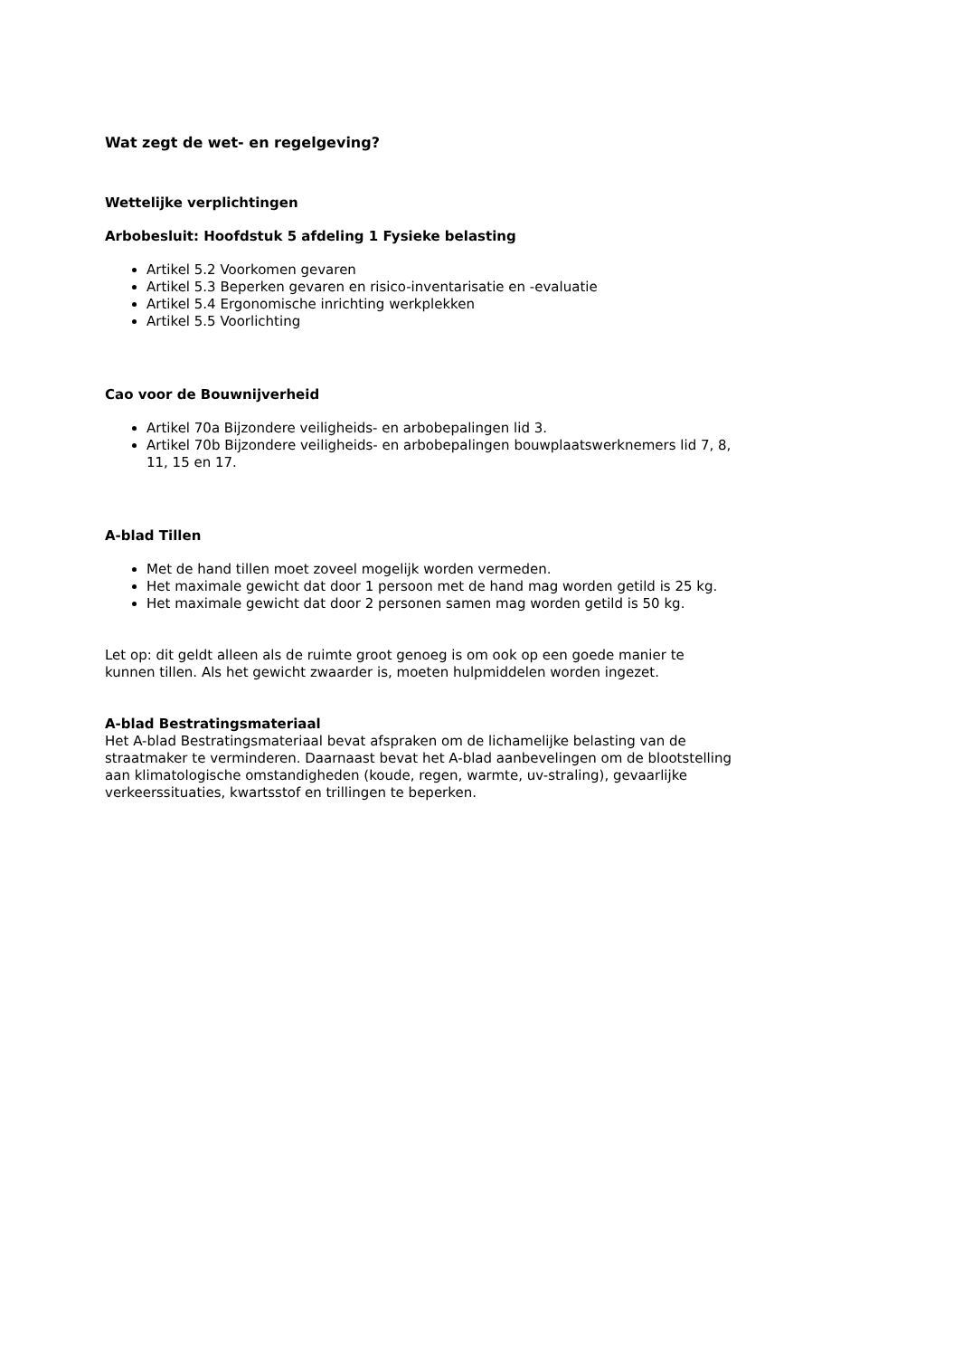Wat zegt de wet- en regelgeving?
Wettelijke verplichtingen
Arbobesluit: Hoofdstuk 5 afdeling 1 Fysieke belasting
Artikel 5.2 Voorkomen gevaren
Artikel 5.3 Beperken gevaren en risico-inventarisatie en -evaluatie
Artikel 5.4 Ergonomische inrichting werkplekken
Artikel 5.5 Voorlichting
Cao voor de Bouwnijverheid
Artikel 70a Bijzondere veiligheids- en arbobepalingen lid 3.
Artikel 70b Bijzondere veiligheids- en arbobepalingen bouwplaatswerknemers lid 7, 8, 11, 15 en 17.
A-blad Tillen
Met de hand tillen moet zoveel mogelijk worden vermeden.
Het maximale gewicht dat door 1 persoon met de hand mag worden getild is 25 kg.
Het maximale gewicht dat door 2 personen samen mag worden getild is 50 kg.
Let op: dit geldt alleen als de ruimte groot genoeg is om ook op een goede manier te kunnen tillen. Als het gewicht zwaarder is, moeten hulpmiddelen worden ingezet.
A-blad Bestratingsmateriaal
Het A-blad Bestratingsmateriaal bevat afspraken om de lichamelijke belasting van de straatmaker te verminderen. Daarnaast bevat het A-blad aanbevelingen om de blootstelling aan klimatologische omstandigheden (koude, regen, warmte, uv-straling), gevaarlijke verkeerssituaties, kwartsstof en trillingen te beperken.